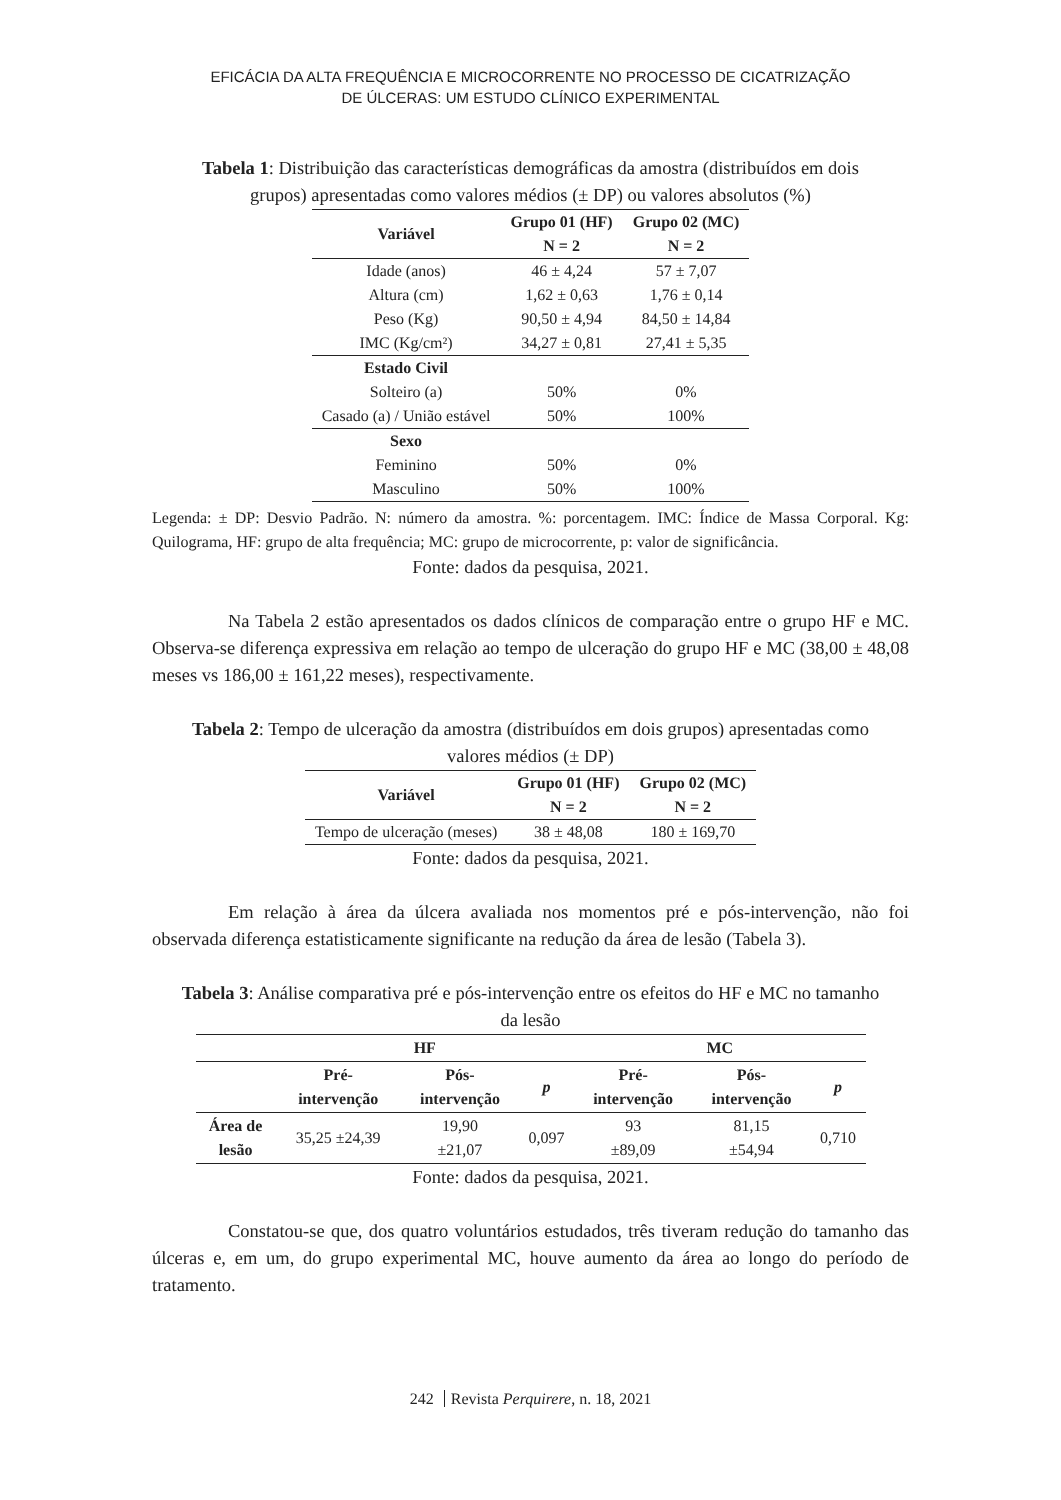EFICÁCIA DA ALTA FREQUÊNCIA E MICROCORRENTE NO PROCESSO DE CICATRIZAÇÃO
DE ÚLCERAS: UM ESTUDO CLÍNICO EXPERIMENTAL
Tabela 1: Distribuição das características demográficas da amostra (distribuídos em dois grupos) apresentadas como valores médios (± DP) ou valores absolutos (%)
| Variável | Grupo 01 (HF) | Grupo 02 (MC) |
| --- | --- | --- |
| | N = 2 | N = 2 |
| Idade (anos) | 46 ± 4,24 | 57 ± 7,07 |
| Altura (cm) | 1,62 ± 0,63 | 1,76 ± 0,14 |
| Peso (Kg) | 90,50 ± 4,94 | 84,50 ± 14,84 |
| IMC (Kg/cm²) | 34,27 ± 0,81 | 27,41 ± 5,35 |
| Estado Civil | | |
| Solteiro (a) | 50% | 0% |
| Casado (a) / União estável | 50% | 100% |
| Sexo | | |
| Feminino | 50% | 0% |
| Masculino | 50% | 100% |
Legenda: ± DP: Desvio Padrão. N: número da amostra. %: porcentagem. IMC: Índice de Massa Corporal. Kg: Quilograma, HF: grupo de alta frequência; MC: grupo de microcorrente, p: valor de significância.
Fonte: dados da pesquisa, 2021.
Na Tabela 2 estão apresentados os dados clínicos de comparação entre o grupo HF e MC. Observa-se diferença expressiva em relação ao tempo de ulceração do grupo HF e MC (38,00 ± 48,08 meses vs 186,00 ± 161,22 meses), respectivamente.
Tabela 2: Tempo de ulceração da amostra (distribuídos em dois grupos) apresentadas como valores médios (± DP)
| Variável | Grupo 01 (HF) | Grupo 02 (MC) |
| --- | --- | --- |
| | N = 2 | N = 2 |
| Tempo de ulceração (meses) | 38 ± 48,08 | 180 ± 169,70 |
Fonte: dados da pesquisa, 2021.
Em relação à área da úlcera avaliada nos momentos pré e pós-intervenção, não foi observada diferença estatisticamente significante na redução da área de lesão (Tabela 3).
Tabela 3: Análise comparativa pré e pós-intervenção entre os efeitos do HF e MC no tamanho da lesão
| | HF | | | MC | | |
| --- | --- | --- | --- | --- | --- | --- |
| | Pré- intervenção | Pós- intervenção | p | Pré- intervenção | Pós- intervenção | p |
| Área de lesão | 35,25 ±24,39 | 19,90 ±21,07 | 0,097 | 93 ±89,09 | 81,15 ±54,94 | 0,710 |
Fonte: dados da pesquisa, 2021.
Constatou-se que, dos quatro voluntários estudados, três tiveram redução do tamanho das úlceras e, em um, do grupo experimental MC, houve aumento da área ao longo do período de tratamento.
242 Revista Perquirere, n. 18, 2021